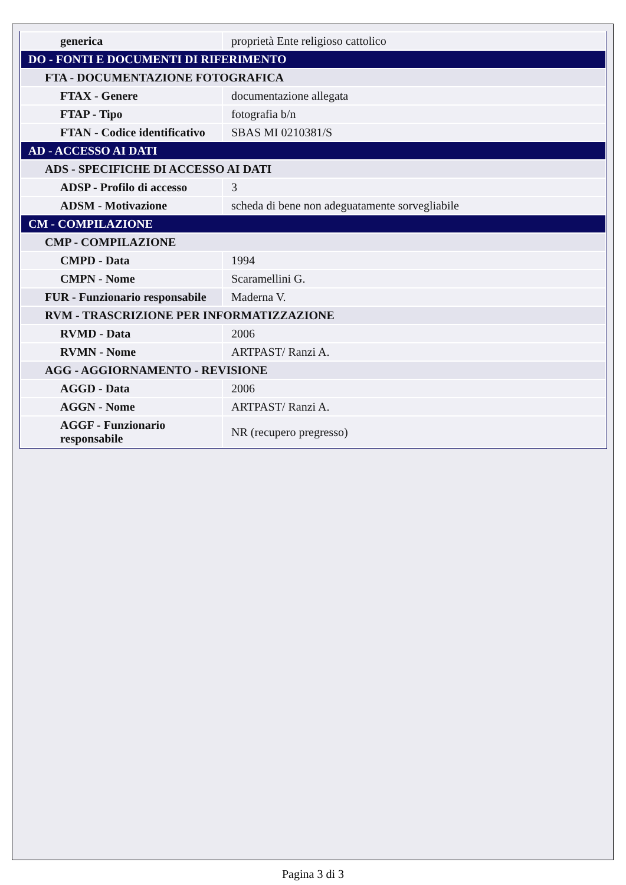| generica | proprietà Ente religioso cattolico |
| DO - FONTI E DOCUMENTI DI RIFERIMENTO | |
| FTA - DOCUMENTAZIONE FOTOGRAFICA | |
| FTAX - Genere | documentazione allegata |
| FTAP - Tipo | fotografia b/n |
| FTAN - Codice identificativo | SBAS MI 0210381/S |
| AD - ACCESSO AI DATI | |
| ADS - SPECIFICHE DI ACCESSO AI DATI | |
| ADSP - Profilo di accesso | 3 |
| ADSM - Motivazione | scheda di bene non adeguatamente sorvegliabile |
| CM - COMPILAZIONE | |
| CMP - COMPILAZIONE | |
| CMPD - Data | 1994 |
| CMPN - Nome | Scaramellini G. |
| FUR - Funzionario responsabile | Maderna V. |
| RVM - TRASCRIZIONE PER INFORMATIZZAZIONE | |
| RVMD - Data | 2006 |
| RVMN - Nome | ARTPAST/ Ranzi A. |
| AGG - AGGIORNAMENTO - REVISIONE | |
| AGGD - Data | 2006 |
| AGGN - Nome | ARTPAST/ Ranzi A. |
| AGGF - Funzionario responsabile | NR (recupero pregresso) |
Pagina 3 di 3